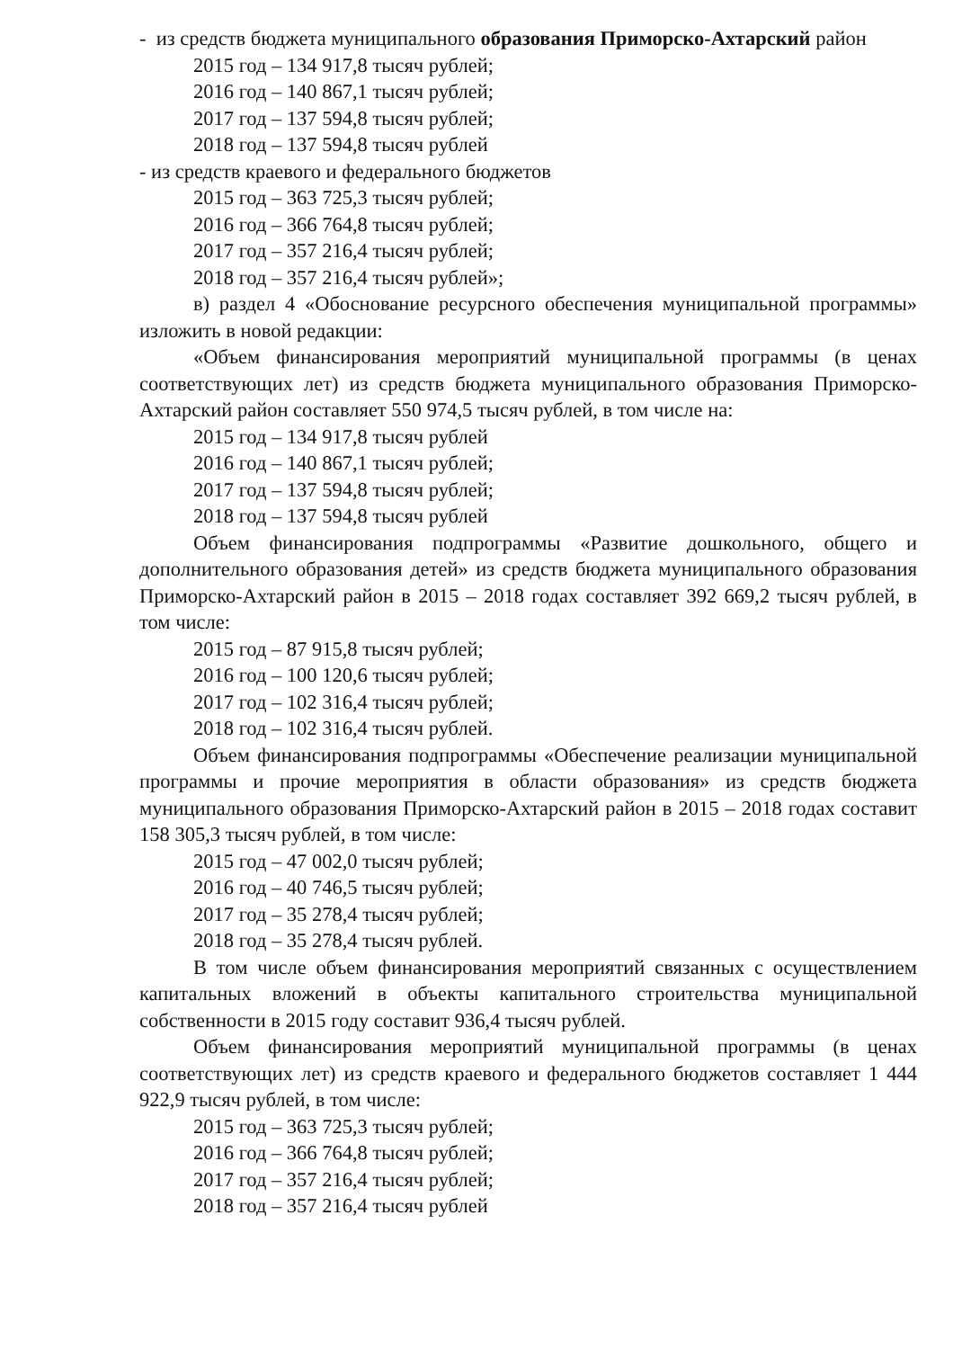- из средств бюджета муниципального образования Приморско-Ахтарский район
2015 год – 134 917,8 тысяч рублей;
2016 год – 140 867,1 тысяч рублей;
2017 год – 137 594,8 тысяч рублей;
2018 год – 137 594,8 тысяч рублей
- из средств краевого и федерального бюджетов
2015 год – 363 725,3 тысяч рублей;
2016 год – 366 764,8 тысяч рублей;
2017 год – 357 216,4 тысяч рублей;
2018 год – 357 216,4 тысяч рублей»;
в) раздел 4 «Обоснование ресурсного обеспечения муниципальной программы» изложить в новой редакции:
«Объем финансирования мероприятий муниципальной программы (в ценах соответствующих лет) из средств бюджета муниципального образования Приморско-Ахтарский район составляет 550 974,5 тысяч рублей, в том числе на:
2015 год – 134 917,8 тысяч рублей
2016 год – 140 867,1 тысяч рублей;
2017 год – 137 594,8 тысяч рублей;
2018 год – 137 594,8 тысяч рублей
Объем финансирования подпрограммы «Развитие дошкольного, общего и дополнительного образования детей» из средств бюджета муниципального образования Приморско-Ахтарский район в 2015 – 2018 годах составляет 392 669,2 тысяч рублей, в том числе:
2015 год – 87 915,8 тысяч рублей;
2016 год – 100 120,6 тысяч рублей;
2017 год – 102 316,4 тысяч рублей;
2018 год – 102 316,4 тысяч рублей.
Объем финансирования подпрограммы «Обеспечение реализации муниципальной программы и прочие мероприятия в области образования» из средств бюджета муниципального образования Приморско-Ахтарский район в 2015 – 2018 годах составит 158 305,3 тысяч рублей, в том числе:
2015 год – 47 002,0 тысяч рублей;
2016 год – 40 746,5 тысяч рублей;
2017 год – 35 278,4 тысяч рублей;
2018 год – 35 278,4 тысяч рублей.
В том числе объем финансирования мероприятий связанных с осуществлением капитальных вложений в объекты капитального строительства муниципальной собственности в 2015 году составит 936,4 тысяч рублей.
Объем финансирования мероприятий муниципальной программы (в ценах соответствующих лет) из средств краевого и федерального бюджетов составляет 1 444 922,9 тысяч рублей, в том числе:
2015 год – 363 725,3 тысяч рублей;
2016 год – 366 764,8 тысяч рублей;
2017 год – 357 216,4 тысяч рублей;
2018 год – 357 216,4 тысяч рублей